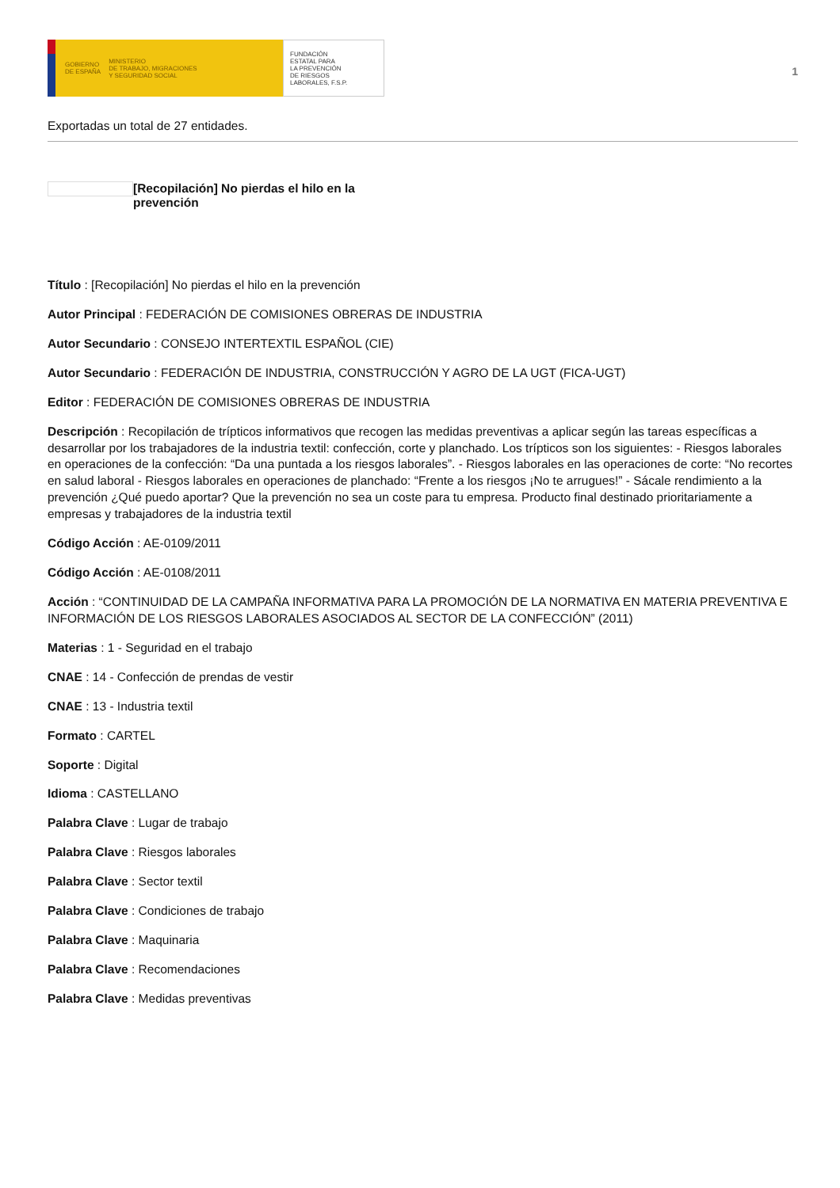GOBIERNO
DE ESPAÑA MINISTERIO
DE TRABAJO, MIGRACIONES
Y SEGURIDAD SOCIAL
FUNDACIÓN
ESTATAL PARA
LA PREVENCIÓN
DE RIESGOS
LABORALES, F.S.P.
1
Exportadas un total de 27 entidades.
[Recopilación] No pierdas el hilo en la prevención
Título : [Recopilación] No pierdas el hilo en la prevención
Autor Principal : FEDERACIÓN DE COMISIONES OBRERAS DE INDUSTRIA
Autor Secundario : CONSEJO INTERTEXTIL ESPAÑOL (CIE)
Autor Secundario : FEDERACIÓN DE INDUSTRIA, CONSTRUCCIÓN Y AGRO DE LA UGT (FICA-UGT)
Editor : FEDERACIÓN DE COMISIONES OBRERAS DE INDUSTRIA
Descripción : Recopilación de trípticos informativos que recogen las medidas preventivas a aplicar según las tareas específicas a desarrollar por los trabajadores de la industria textil: confección, corte y planchado. Los trípticos son los siguientes: - Riesgos laborales en operaciones de la confección: “Da una puntada a los riesgos laborales”. - Riesgos laborales en las operaciones de corte: “No recortes en salud laboral - Riesgos laborales en operaciones de planchado: “Frente a los riesgos ¡No te arrugues!” - Sácale rendimiento a la prevención ¿Qué puedo aportar? Que la prevención no sea un coste para tu empresa. Producto final destinado prioritariamente a empresas y trabajadores de la industria textil
Código Acción : AE-0109/2011
Código Acción : AE-0108/2011
Acción : “CONTINUIDAD DE LA CAMPAÑA INFORMATIVA PARA LA PROMOCIÓN DE LA NORMATIVA EN MATERIA PREVENTIVA E INFORMACIÓN DE LOS RIESGOS LABORALES ASOCIADOS AL SECTOR DE LA CONFECCIÓN” (2011)
Materias : 1 - Seguridad en el trabajo
CNAE : 14 - Confección de prendas de vestir
CNAE : 13 - Industria textil
Formato : CARTEL
Soporte : Digital
Idioma : CASTELLANO
Palabra Clave : Lugar de trabajo
Palabra Clave : Riesgos laborales
Palabra Clave : Sector textil
Palabra Clave : Condiciones de trabajo
Palabra Clave : Maquinaria
Palabra Clave : Recomendaciones
Palabra Clave : Medidas preventivas